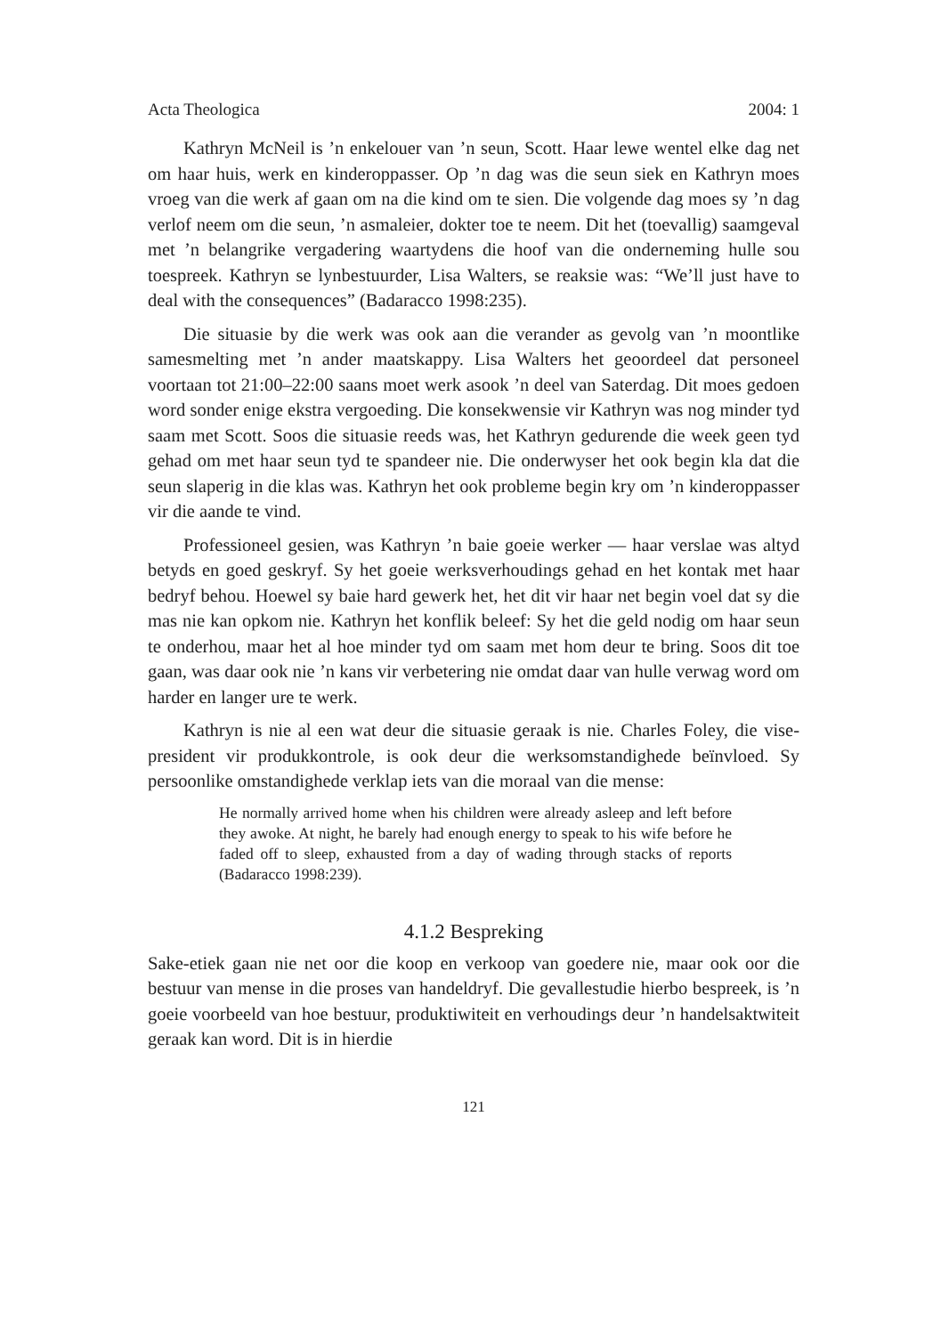Acta Theologica 2004: 1
Kathryn McNeil is ’n enkelouer van ’n seun, Scott. Haar lewe wentel elke dag net om haar huis, werk en kinderoppasser. Op ’n dag was die seun siek en Kathryn moes vroeg van die werk af gaan om na die kind om te sien. Die volgende dag moes sy ’n dag verlof neem om die seun, ’n asmaleier, dokter toe te neem. Dit het (toevallig) saamgeval met ’n belangrike vergadering waartydens die hoof van die onderneming hulle sou toespreek. Kathryn se lynbestuurder, Lisa Walters, se reaksie was: “We’ll just have to deal with the consequences” (Badaracco 1998:235).
Die situasie by die werk was ook aan die verander as gevolg van ’n moontlike samesmelting met ’n ander maatskappy. Lisa Walters het geoordeel dat personeel voortaan tot 21:00–22:00 saans moet werk asook ’n deel van Saterdag. Dit moes gedoen word sonder enige ekstra vergoeding. Die konsekwensie vir Kathryn was nog minder tyd saam met Scott. Soos die situasie reeds was, het Kathryn gedurende die week geen tyd gehad om met haar seun tyd te spandeer nie. Die onderwyser het ook begin kla dat die seun slaperig in die klas was. Kathryn het ook probleme begin kry om ’n kinderoppasser vir die aande te vind.
Professioneel gesien, was Kathryn ’n baie goeie werker — haar verslae was altyd betyds en goed geskryf. Sy het goeie werksverhoudings gehad en het kontak met haar bedryf behou. Hoewel sy baie hard gewerk het, het dit vir haar net begin voel dat sy die mas nie kan opkom nie. Kathryn het konflik beleef: Sy het die geld nodig om haar seun te onderhou, maar het al hoe minder tyd om saam met hom deur te bring. Soos dit toe gaan, was daar ook nie ’n kans vir verbetering nie omdat daar van hulle verwag word om harder en langer ure te werk.
Kathryn is nie al een wat deur die situasie geraak is nie. Charles Foley, die vise-president vir produkkontrole, is ook deur die werksomstandighede beïnvloed. Sy persoonlike omstandighede verklap iets van die moraal van die mense:
He normally arrived home when his children were already asleep and left before they awoke. At night, he barely had enough energy to speak to his wife before he faded off to sleep, exhausted from a day of wading through stacks of reports (Badaracco 1998:239).
4.1.2 Bespreking
Sake-etiek gaan nie net oor die koop en verkoop van goedere nie, maar ook oor die bestuur van mense in die proses van handeldryf. Die gevallestudie hierbo bespreek, is ’n goeie voorbeeld van hoe bestuur, produktiwiteit en verhoudings deur ’n handelsaktwiteit geraak kan word. Dit is in hierdie
121